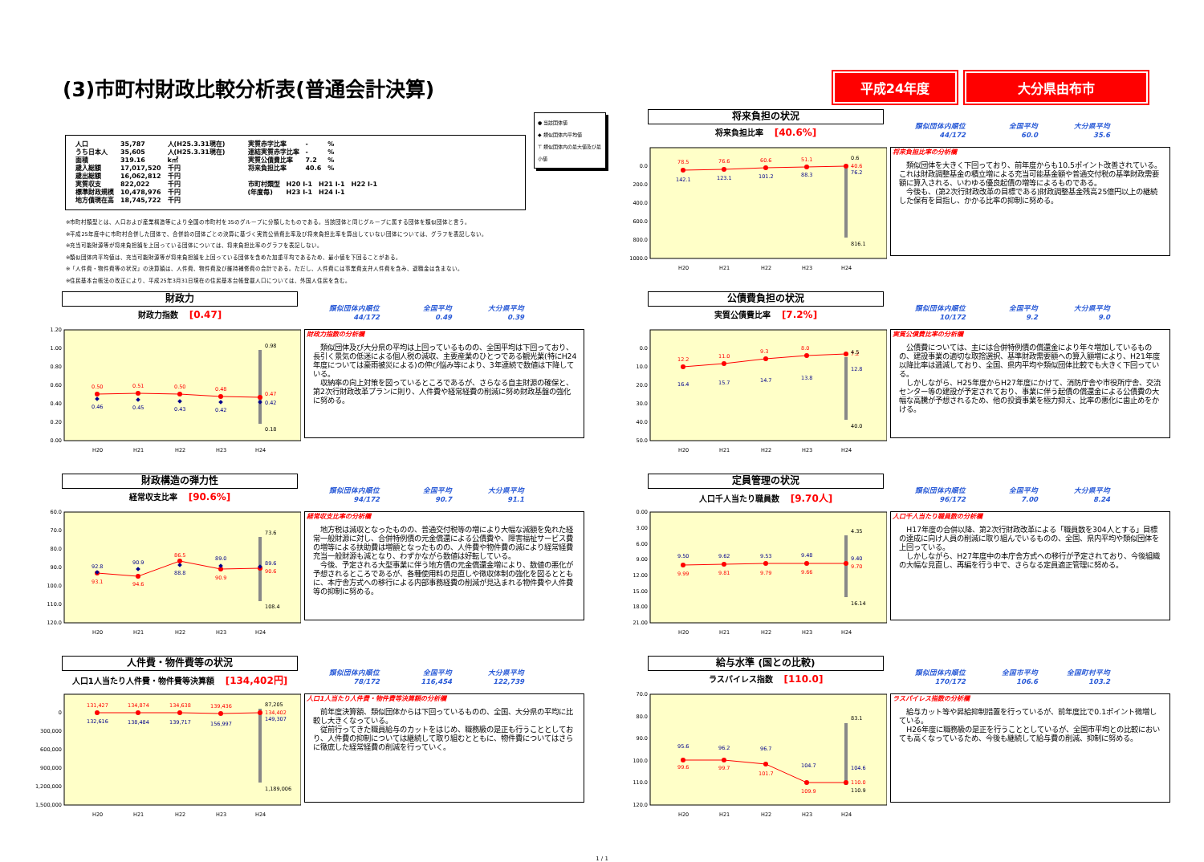(3)市町村財政比較分析表(普通会計決算)
平成24年度 大分県由布市
| 人口 | 35,787 | 人(H25.3.31現在) |
| うち日本人 | 35,605 | 人(H25.3.31現在) |
| 面積 | 319.16 | k㎡ |
| 歳入総額 | 17,017,520 | 千円 |
| 歳出総額 | 16,062,812 | 千円 |
| 実質収支 | 822,022 | 千円 |
| 標準財政規模 | 10,478,976 | 千円 |
| 地方債現在高 | 18,745,722 | 千円 |
| 実質赤字比率 | - | % |
| 連結実質赤字比率 | - | % |
| 実質公債費比率 | 7.2 | % |
| 将来負担比率 | 40.6 | % |
| 市町村類型 | H20 Ⅰ-1 | H21 Ⅰ-1 | H22 Ⅰ-1 |
| (年度毎) | H23 Ⅰ-1 | H24 Ⅰ-1 | |
※市町村類型とは、人口および産業構造等により全国の市町村を35のグループに分類したものである。当該団体と同じグループに属する団体を類似団体と言う。
※平成25年度中に市町村合併した団体で、合併前の団体ごとの決算に基づく実質公債費比率及び将来負担比率を算出していない団体については、グラフを表記しない。
※充当可能財源等が将来負担額を上回っている団体については、将来負担比率のグラフを表記しない。
※類似団体内平均値は、充当可能財源等が将来負担額を上回っている団体を含めた加重平均であるため、最小値を下回ることがある。
※「人件費・物件費等の状況」の決算額は、人件費、物件費及び維持補修費の合計である。ただし、人件費には事業費支弁人件費を含み、退職金は含まない。
※住民基本台帳法の改正により、平成25年3月31日現在の住民基本台帳登載人口については、外国人住民を含む。
財政力
財政力指数 [0.47]
類似団体内順位
44/172
全国平均
0.49
大分県平均
0.39
1.20
1.00
0.80
0.60
0.40
0.20
0.00
0.50
0.51
0.50
0.48
0.47
0.46
0.45
0.43
0.42
0.42
0.98
0.18
H20
H21
H22
H23
H24
財政力指数の分析欄
類似団体及び大分県の平均は上回っているものの、全国平均は下回っており、長引く景気の低迷による個人税の減収、主要産業のひとつである観光業(特にH24年度については豪雨被災による)の伸び悩み等により、3年連続で数値は下降している。
収納率の向上対策を図っているところであるが、さらなる自主財源の確保と、第2次行財政改革プランに則り、人件費や経常経費の削減に努め財政基盤の強化に努める。
財政構造の弾力性
経常収支比率 [90.6%]
類似団体内順位
94/172
全国平均
90.7
大分県平均
91.1
60.0
70.0
80.0
90.0
100.0
110.0
120.0
92.8
90.9
88.8
89.0
89.6
93.1
94.6
86.5
90.9
90.6
73.6
108.4
H20
H21
H22
H23
H24
経常収支比率の分析欄
地方税は減収となったものの、普通交付税等の増により大幅な減額を免れた経常一般財源に対し、合併特例債の元金償還による公債費や、障害福祉サービス費の増等による扶助費は増額となったものの、人件費や物件費の減により経常経費充当一般財源も減となり、わずかながら数値は好転している。
今後、予定される大型事業に伴う地方債の元金償還金増により、数値の悪化が予想されるところであるが、各種使用料の見直しや徴収体制の強化を図るとともに、本庁舎方式への移行による内部事務経費の削減が見込まれる物件費や人件費等の抑制に努める。
人件費・物件費等の状況
人口1人当たり人件費・物件費等決算額 [134,402円]
類似団体内順位
78/172
全国平均
116,454
大分県平均
122,739
0
300,000
600,000
900,000
1,200,000
1,500,000
131,427
134,874
134,638
139,436
134,402
132,616
138,484
139,717
156,997
149,307
87,205
1,189,006
H20
H21
H22
H23
H24
人口1人当たり人件費・物件費等決算額の分析欄
前年度決算額、類似団体からは下回っているものの、全国、大分県の平均に比較し大きくなっている。
従前行ってきた職員給与のカットをはじめ、職務級の是正も行うこととしており、人件費の抑制については継続して取り組むとともに、物件費についてはさらに徹底した経常経費の削減を行っていく。
将来負担の状況
将来負担比率 [40.6%]
類似団体内順位
44/172
全国平均
60.0
大分県平均
35.6
0.0
200.0
400.0
600.0
800.0
1000.0
78.5
76.6
60.6
51.1
40.6
142.1
123.1
101.2
88.3
76.2
0.6
816.1
H20
H21
H22
H23
H24
将来負担比率の分析欄
類似団体を大きく下回っており、前年度からも10.5ポイント改善されている。これは財政調整基金の積立増による充当可能基金額や普通交付税の基準財政需要額に算入される、いわゆる優良起債の増等によるものである。
今後も、(第2次行財政改革の目標である)財政調整基金残高25億円以上の継続した保有を目指し、かかる比率の抑制に努める。
公債費負担の状況
実質公債費比率 [7.2%]
類似団体内順位
10/172
全国平均
9.2
大分県平均
9.0
0.0
10.0
20.0
30.0
40.0
50.0
12.2
11.0
9.3
8.0
7.2
16.4
15.7
14.7
13.8
12.8
4.5
40.0
H20
H21
H22
H23
H24
実質公債費比率の分析欄
公債費については、主には合併特例債の償還金により年々増加しているものの、建設事業の適切な取捨選択、基準財政需要額への算入額増により、H21年度以降比率は逓減しており、全国、県内平均や類似団体比較でも大きく下回っている。
しかしながら、H25年度からH27年度にかけて、消防庁舎や市役所庁舎、交流センター等の建設が予定されており、事業に伴う起債の償還金による公債費の大幅な高騰が予想されるため、他の投資事業を極力抑え、比率の悪化に歯止めをかける。
定員管理の状況
人口千人当たり職員数 [9.70人]
類似団体内順位
96/172
全国平均
7.00
大分県平均
8.24
0.00
3.00
6.00
9.00
12.00
15.00
18.00
21.00
9.50
9.62
9.53
9.48
9.40
9.99
9.81
9.79
9.66
9.70
4.35
16.14
H20
H21
H22
H23
H24
人口千人当たり職員数の分析欄
H17年度の合併以降、第2次行財政改革による「職員数を304人とする」目標の達成に向け人員の削減に取り組んでいるものの、全国、県内平均や類似団体を上回っている。
しかしながら、H27年度中の本庁舎方式への移行が予定されており、今後組織の大幅な見直し、再編を行う中で、さらなる定員適正管理に努める。
給与水準 (国との比較)
ラスパイレス指数 [110.0]
類似団体内順位
170/172
全国市平均
106.6
全国町村平均
103.2
70.0
80.0
90.0
100.0
110.0
120.0
95.6
96.2
96.7
104.7
104.6
99.6
99.7
101.7
109.9
110.0
83.1
110.9
H20
H21
H22
H23
H24
ラスパイレス指数の分析欄
給与カット等や昇給抑制措置を行っているが、前年度比で0.1ポイント微増している。
H26年度に職務級の是正を行うこととしているが、全国市平均との比較においても高くなっているため、今後も継続して給与費の削減、抑制に努める。
● 当該団体値
◆ 類似団体内平均値
⊤ 類似団体内の最大値及び最小値
1 / 1